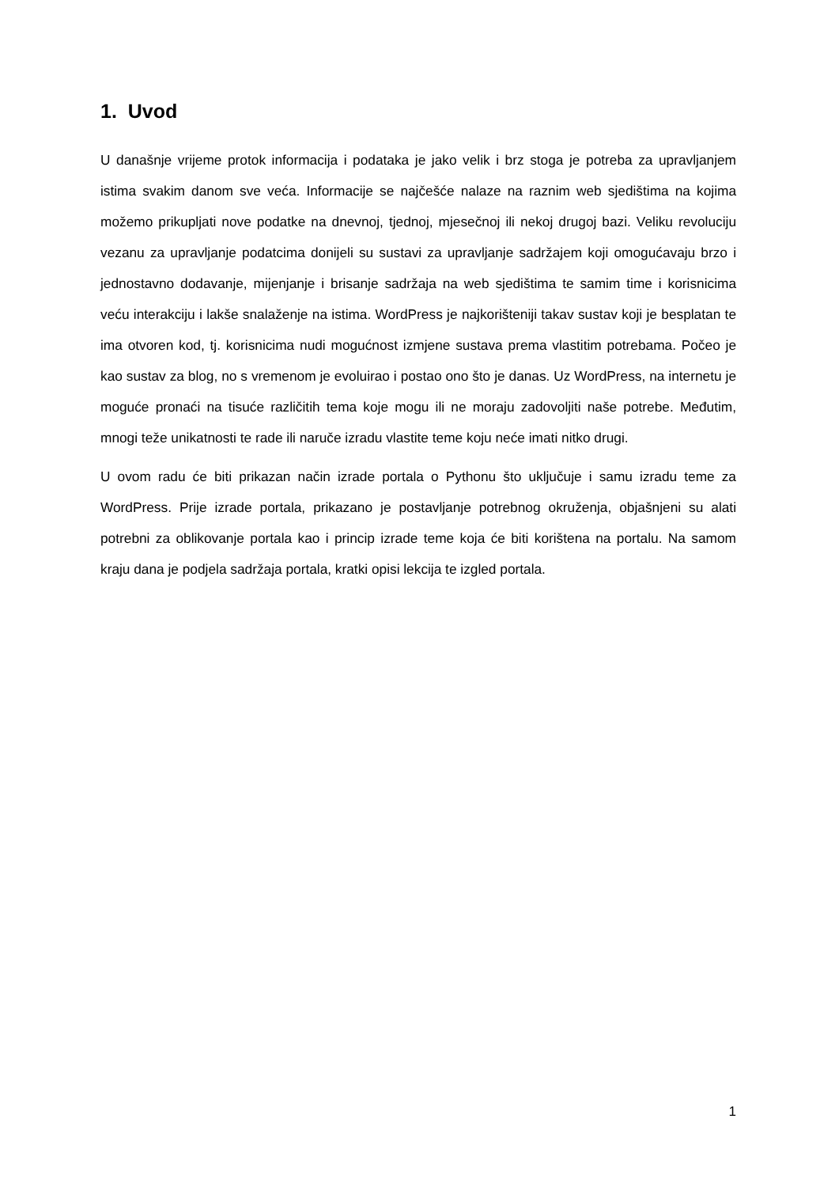1. Uvod
U današnje vrijeme protok informacija i podataka je jako velik i brz stoga je potreba za upravljanjem istima svakim danom sve veća. Informacije se najčešće nalaze na raznim web sjedištima na kojima možemo prikupljati nove podatke na dnevnoj, tjednoj, mjesečnoj ili nekoj drugoj bazi. Veliku revoluciju vezanu za upravljanje podatcima donijeli su sustavi za upravljanje sadržajem koji omogućavaju brzo i jednostavno dodavanje, mijenjanje i brisanje sadržaja na web sjedištima te samim time i korisnicima veću interakciju i lakše snalaženje na istima. WordPress je najkorišteniji takav sustav koji je besplatan te ima otvoren kod, tj. korisnicima nudi mogućnost izmjene sustava prema vlastitim potrebama. Počeo je kao sustav za blog, no s vremenom je evoluirao i postao ono što je danas. Uz WordPress, na internetu je moguće pronaći na tisuće različitih tema koje mogu ili ne moraju zadovoljiti naše potrebe. Međutim, mnogi teže unikatnosti te rade ili naruče izradu vlastite teme koju neće imati nitko drugi.
U ovom radu će biti prikazan način izrade portala o Pythonu što uključuje i samu izradu teme za WordPress. Prije izrade portala, prikazano je postavljanje potrebnog okruženja, objašnjeni su alati potrebni za oblikovanje portala kao i princip izrade teme koja će biti korištena na portalu. Na samom kraju dana je podjela sadržaja portala, kratki opisi lekcija te izgled portala.
1